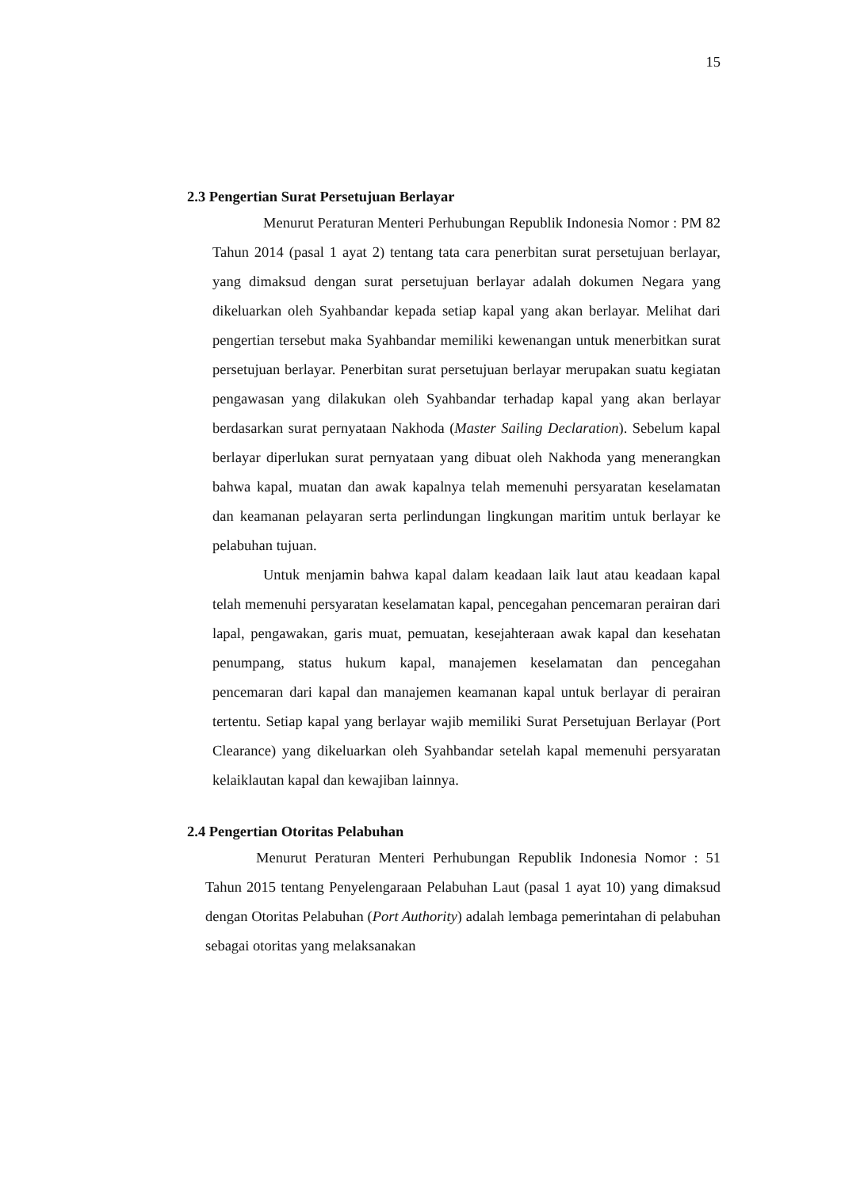15
2.3 Pengertian Surat Persetujuan Berlayar
Menurut Peraturan Menteri Perhubungan Republik Indonesia Nomor : PM 82 Tahun 2014 (pasal 1 ayat 2) tentang tata cara penerbitan surat persetujuan berlayar, yang dimaksud dengan surat persetujuan berlayar adalah dokumen Negara yang dikeluarkan oleh Syahbandar kepada setiap kapal yang akan berlayar. Melihat dari pengertian tersebut maka Syahbandar memiliki kewenangan untuk menerbitkan surat persetujuan berlayar. Penerbitan surat persetujuan berlayar merupakan suatu kegiatan pengawasan yang dilakukan oleh Syahbandar terhadap kapal yang akan berlayar berdasarkan surat pernyataan Nakhoda (Master Sailing Declaration). Sebelum kapal berlayar diperlukan surat pernyataan yang dibuat oleh Nakhoda yang menerangkan bahwa kapal, muatan dan awak kapalnya telah memenuhi persyaratan keselamatan dan keamanan pelayaran serta perlindungan lingkungan maritim untuk berlayar ke pelabuhan tujuan.
Untuk menjamin bahwa kapal dalam keadaan laik laut atau keadaan kapal telah memenuhi persyaratan keselamatan kapal, pencegahan pencemaran perairan dari lapal, pengawakan, garis muat, pemuatan, kesejahteraan awak kapal dan kesehatan penumpang, status hukum kapal, manajemen keselamatan dan pencegahan pencemaran dari kapal dan manajemen keamanan kapal untuk berlayar di perairan tertentu. Setiap kapal yang berlayar wajib memiliki Surat Persetujuan Berlayar (Port Clearance) yang dikeluarkan oleh Syahbandar setelah kapal memenuhi persyaratan kelaiklautan kapal dan kewajiban lainnya.
2.4 Pengertian Otoritas Pelabuhan
Menurut Peraturan Menteri Perhubungan Republik Indonesia Nomor : 51 Tahun 2015 tentang Penyelengaraan Pelabuhan Laut (pasal 1 ayat 10) yang dimaksud dengan Otoritas Pelabuhan (Port Authority) adalah lembaga pemerintahan di pelabuhan sebagai otoritas yang melaksanakan